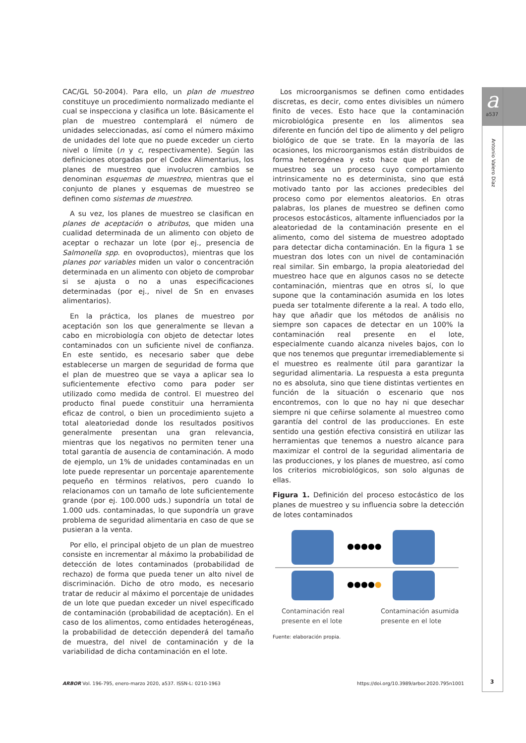a
a537
Antonio Valero Díaz
CAC/GL 50-2004). Para ello, un plan de muestreo constituye un procedimiento normalizado mediante el cual se inspecciona y clasifica un lote. Básicamente el plan de muestreo contemplará el número de unidades seleccionadas, así como el número máximo de unidades del lote que no puede exceder un cierto nivel o límite (n y c, respectivamente). Según las definiciones otorgadas por el Codex Alimentarius, los planes de muestreo que involucren cambios se denominan esquemas de muestreo, mientras que el conjunto de planes y esquemas de muestreo se definen como sistemas de muestreo.
A su vez, los planes de muestreo se clasifican en planes de aceptación o atributos, que miden una cualidad determinada de un alimento con objeto de aceptar o rechazar un lote (por ej., presencia de Salmonella spp. en ovoproductos), mientras que los planes por variables miden un valor o concentración determinada en un alimento con objeto de comprobar si se ajusta o no a unas especificaciones determinadas (por ej., nivel de Sn en envases alimentarios).
En la práctica, los planes de muestreo por aceptación son los que generalmente se llevan a cabo en microbiología con objeto de detectar lotes contaminados con un suficiente nivel de confianza. En este sentido, es necesario saber que debe establecerse un margen de seguridad de forma que el plan de muestreo que se vaya a aplicar sea lo suficientemente efectivo como para poder ser utilizado como medida de control. El muestreo del producto final puede constituir una herramienta eficaz de control, o bien un procedimiento sujeto a total aleatoriedad donde los resultados positivos generalmente presentan una gran relevancia, mientras que los negativos no permiten tener una total garantía de ausencia de contaminación. A modo de ejemplo, un 1% de unidades contaminadas en un lote puede representar un porcentaje aparentemente pequeño en términos relativos, pero cuando lo relacionamos con un tamaño de lote suficientemente grande (por ej. 100.000 uds.) supondría un total de 1.000 uds. contaminadas, lo que supondría un grave problema de seguridad alimentaria en caso de que se pusieran a la venta.
Por ello, el principal objeto de un plan de muestreo consiste en incrementar al máximo la probabilidad de detección de lotes contaminados (probabilidad de rechazo) de forma que pueda tener un alto nivel de discriminación. Dicho de otro modo, es necesario tratar de reducir al máximo el porcentaje de unidades de un lote que puedan exceder un nivel especificado de contaminación (probabilidad de aceptación). En el caso de los alimentos, como entidades heterogéneas, la probabilidad de detección dependerá del tamaño de muestra, del nivel de contaminación y de la variabilidad de dicha contaminación en el lote.
Los microorganismos se definen como entidades discretas, es decir, como entes divisibles un número finito de veces. Esto hace que la contaminación microbiológica presente en los alimentos sea diferente en función del tipo de alimento y del peligro biológico de que se trate. En la mayoría de las ocasiones, los microorganismos están distribuidos de forma heterogénea y esto hace que el plan de muestreo sea un proceso cuyo comportamiento intrinsicamente no es determinista, sino que está motivado tanto por las acciones predecibles del proceso como por elementos aleatorios. En otras palabras, los planes de muestreo se definen como procesos estocásticos, altamente influenciados por la aleatoriedad de la contaminación presente en el alimento, como del sistema de muestreo adoptado para detectar dicha contaminación. En la figura 1 se muestran dos lotes con un nivel de contaminación real similar. Sin embargo, la propia aleatoriedad del muestreo hace que en algunos casos no se detecte contaminación, mientras que en otros sí, lo que supone que la contaminación asumida en los lotes pueda ser totalmente diferente a la real. A todo ello, hay que añadir que los métodos de análisis no siempre son capaces de detectar en un 100% la contaminación real presente en el lote, especialmente cuando alcanza niveles bajos, con lo que nos tenemos que preguntar irremediablemente si el muestreo es realmente útil para garantizar la seguridad alimentaria. La respuesta a esta pregunta no es absoluta, sino que tiene distintas vertientes en función de la situación o escenario que nos encontremos, con lo que no hay ni que desechar siempre ni que ceñirse solamente al muestreo como garantía del control de las producciones. En este sentido una gestión efectiva consistirá en utilizar las herramientas que tenemos a nuestro alcance para maximizar el control de la seguridad alimentaria de las producciones, y los planes de muestreo, así como los criterios microbiológicos, son solo algunas de ellas.
Figura 1. Definición del proceso estocástico de los planes de muestreo y su influencia sobre la detección de lotes contaminados
●●●●●
●●●●●
Contaminación real
presente en el lote
Contaminación asumida
presente en el lote
Fuente: elaboración propia.
3
ARBOR Vol. 196-795, enero-marzo 2020, a537. ISSN-L: 0210-1963 https://doi.org/10.3989/arbor.2020.795n1001